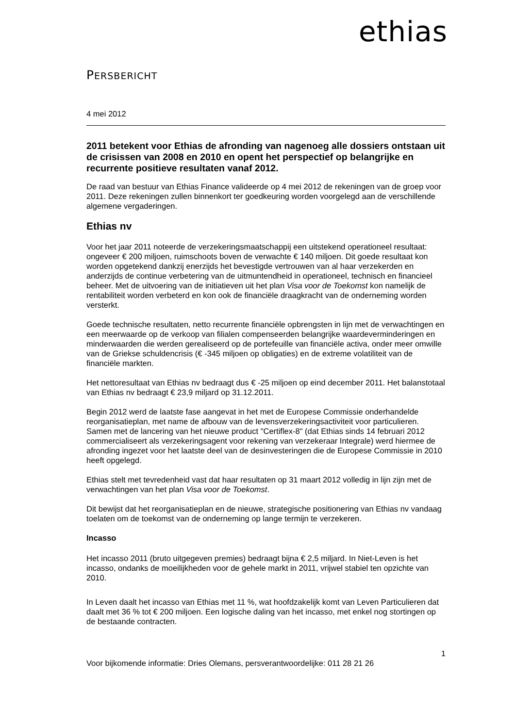PERSBERICHT
ethias
4 mei 2012
2011 betekent voor Ethias de afronding van nagenoeg alle dossiers ontstaan uit de crisissen van 2008 en 2010 en opent het perspectief op belangrijke en recurrente positieve resultaten vanaf 2012.
De raad van bestuur van Ethias Finance valideerde op 4 mei 2012 de rekeningen van de groep voor 2011. Deze rekeningen zullen binnenkort ter goedkeuring worden voorgelegd aan de verschillende algemene vergaderingen.
Ethias nv
Voor het jaar 2011 noteerde de verzekeringsmaatschappij een uitstekend operationeel resultaat: ongeveer € 200 miljoen, ruimschoots boven de verwachte € 140 miljoen. Dit goede resultaat kon worden opgetekend dankzij enerzijds het bevestigde vertrouwen van al haar verzekerden en anderzijds de continue verbetering van de uitmuntendheid in operationeel, technisch en financieel beheer. Met de uitvoering van de initiatieven uit het plan Visa voor de Toekomst kon namelijk de rentabiliteit worden verbeterd en kon ook de financiële draagkracht van de onderneming worden versterkt.
Goede technische resultaten, netto recurrente financiële opbrengsten in lijn met de verwachtingen en een meerwaarde op de verkoop van filialen compenseerden belangrijke waardeverminderingen en minderwaarden die werden gerealiseerd op de portefeuille van financiële activa, onder meer omwille van de Griekse schuldencrisis (€ -345 miljoen op obligaties) en de extreme volatiliteit van de financiële markten.
Het nettoresultaat van Ethias nv bedraagt dus € -25 miljoen op eind december 2011. Het balanstotaal van Ethias nv bedraagt € 23,9 miljard op 31.12.2011.
Begin 2012 werd de laatste fase aangevat in het met de Europese Commissie onderhandelde reorganisatieplan, met name de afbouw van de levensverzekeringsactiviteit voor particulieren. Samen met de lancering van het nieuwe product "Certiflex-8" (dat Ethias sinds 14 februari 2012 commercialiseert als verzekeringsagent voor rekening van verzekeraar Integrale) werd hiermee de afronding ingezet voor het laatste deel van de desinvesteringen die de Europese Commissie in 2010 heeft opgelegd.
Ethias stelt met tevredenheid vast dat haar resultaten op 31 maart 2012 volledig in lijn zijn met de verwachtingen van het plan Visa voor de Toekomst.
Dit bewijst dat het reorganisatieplan en de nieuwe, strategische positionering van Ethias nv vandaag toelaten om de toekomst van de onderneming op lange termijn te verzekeren.
Incasso
Het incasso 2011 (bruto uitgegeven premies) bedraagt bijna € 2,5 miljard. In Niet-Leven is het incasso, ondanks de moeilijkheden voor de gehele markt in 2011, vrijwel stabiel ten opzichte van 2010.
In Leven daalt het incasso van Ethias met 11 %, wat hoofdzakelijk komt van Leven Particulieren dat daalt met 36 % tot € 200 miljoen. Een logische daling van het incasso, met enkel nog stortingen op de bestaande contracten.
1
Voor bijkomende informatie: Dries Olemans, persverantwoordelijke: 011 28 21 26